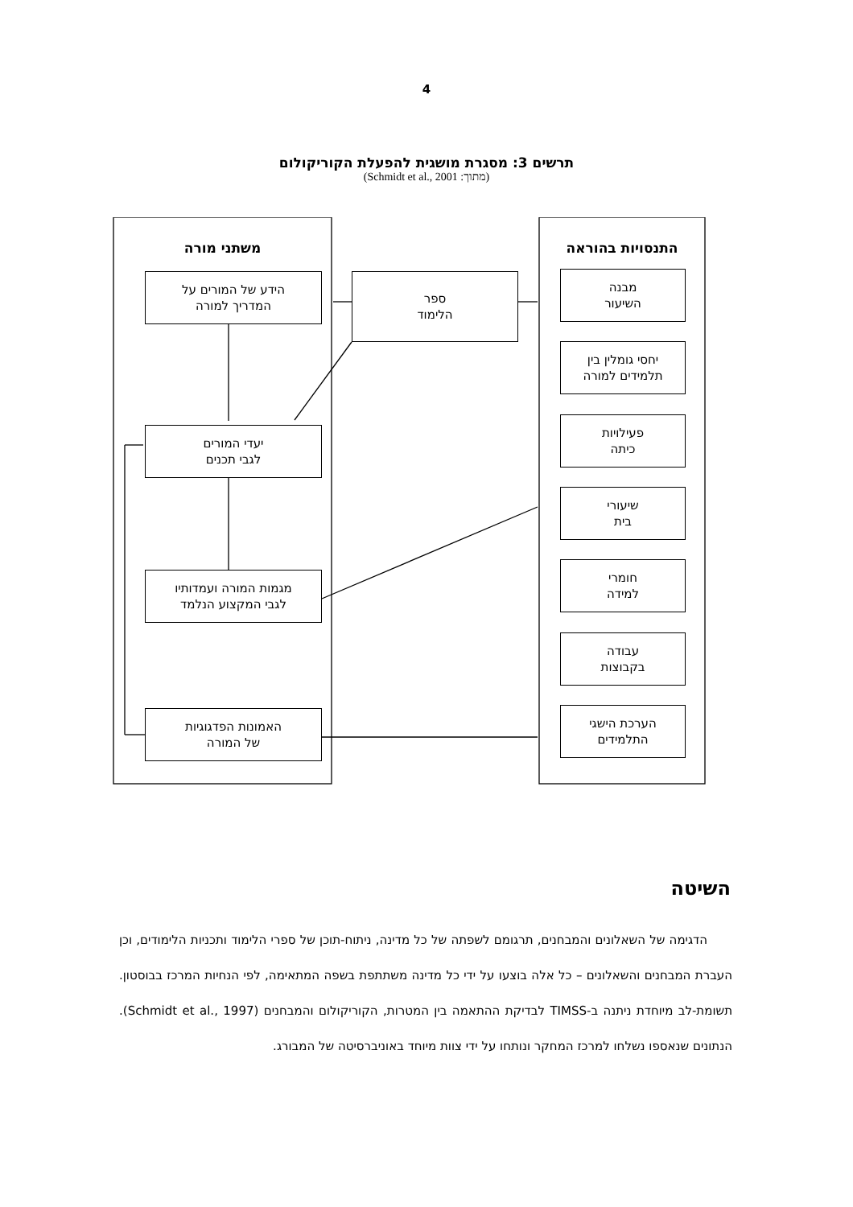4
תרשים 3: מסגרת מושגית להפעלת הקוריקולום
(מתוך: Schmidt et al., 2001)
משתני מורה התנסויות בהוראה
הידע של המורים על
המדריך למורה
ספר
הלימוד
יעדי המורים
לגבי תכנים
מגמות המורה ועמדותיו
לגבי המקצוע הנלמד
האמונות הפדגוגיות
של המורה
מבנה
השיעור
יחסי גומלין בין
תלמידים למורה
פעילויות
כיתה
שיעורי
בית
חומרי
למידה
עבודה
בקבוצות
הערכת הישגי
התלמידים
השיטה
הדגימה של השאלונים והמבחנים, תרגומם לשפתה של כל מדינה, ניתוח-תוכן של ספרי הלימוד ותכניות הלימודים, וכן העברת המבחנים והשאלונים – כל אלה בוצעו על ידי כל מדינה משתתפת בשפה המתאימה, לפי הנחיות המרכז בבוסטון. תשומת-לב מיוחדת ניתנה ב-TIMSS לבדיקת ההתאמה בין המטרות, הקוריקולום והמבחנים (Schmidt et al., 1997). הנתונים שנאספו נשלחו למרכז המחקר ונותחו על ידי צוות מיוחד באוניברסיטה של המבורג.